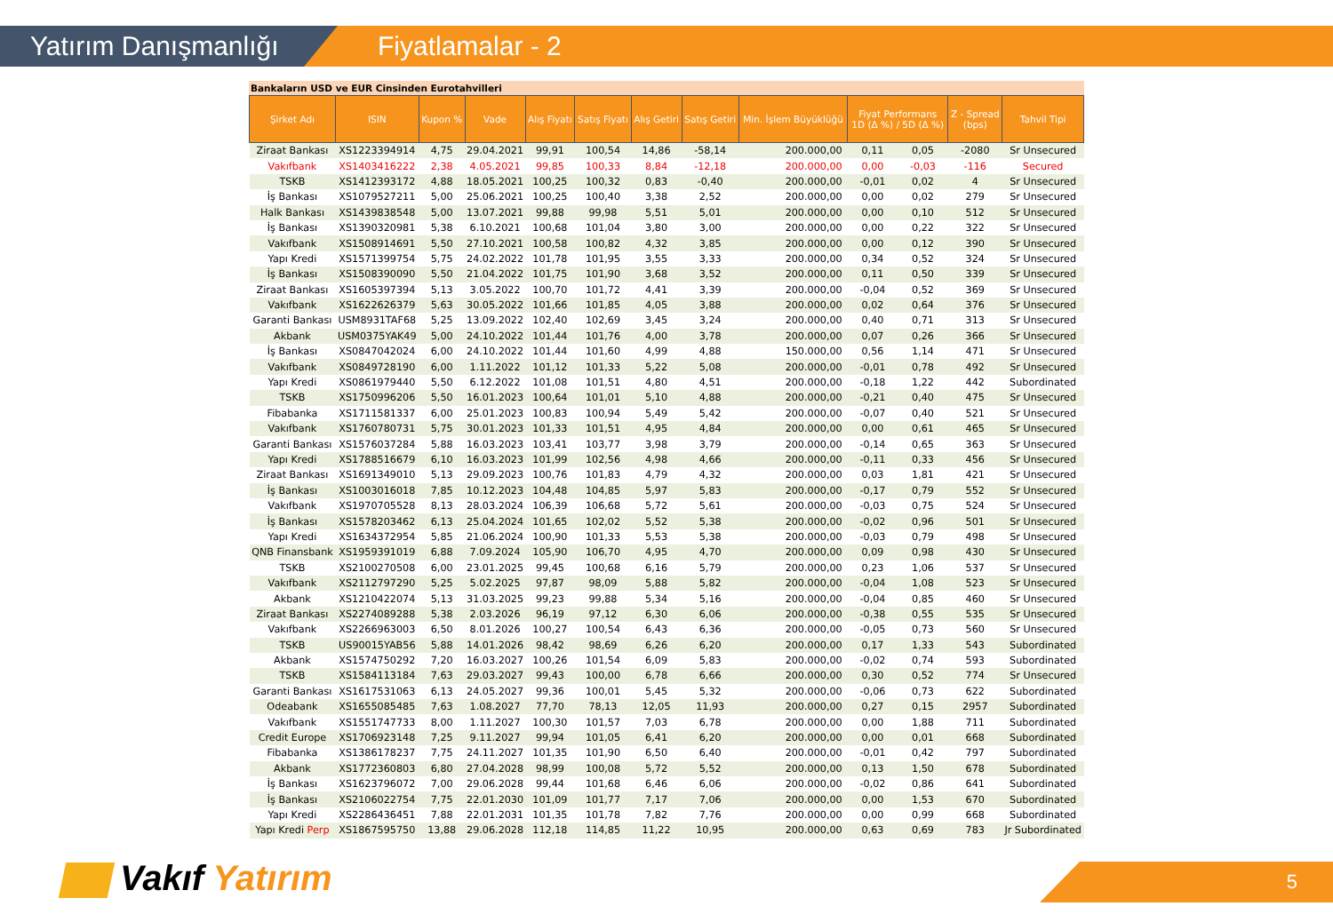Yatırım Danışmanlığı
Fiyatlamalar - 2
Bankaların USD ve EUR Cinsinden Eurotahvilleri
| Şirket Adı | ISIN | Kupon % | Vade | Alış Fiyatı | Satış Fiyatı | Alış Getiri | Satış Getiri | Min. İşlem Büyüklüğü | Fiyat Performans 1D (Δ %) / 5D (Δ %) | | Z - Spread (bps) | Tahvil Tipi |
| --- | --- | --- | --- | --- | --- | --- | --- | --- | --- | --- | --- | --- |
| Ziraat Bankası | XS1223394914 | 4,75 | 29.04.2021 | 99,91 | 100,54 | 14,86 | -58,14 | 200.000,00 | 0,11 | 0,05 | -2080 | Sr Unsecured |
| Vakıfbank | XS1403416222 | 2,38 | 4.05.2021 | 99,85 | 100,33 | 8,84 | -12,18 | 200.000,00 | 0,00 | -0,03 | -116 | Secured |
| TSKB | XS1412393172 | 4,88 | 18.05.2021 | 100,25 | 100,32 | 0,83 | -0,40 | 200.000,00 | -0,01 | 0,02 | 4 | Sr Unsecured |
| İş Bankası | XS1079527211 | 5,00 | 25.06.2021 | 100,25 | 100,40 | 3,38 | 2,52 | 200.000,00 | 0,00 | 0,02 | 279 | Sr Unsecured |
| Halk Bankası | XS1439838548 | 5,00 | 13.07.2021 | 99,88 | 99,98 | 5,51 | 5,01 | 200.000,00 | 0,00 | 0,10 | 512 | Sr Unsecured |
| İş Bankası | XS1390320981 | 5,38 | 6.10.2021 | 100,68 | 101,04 | 3,80 | 3,00 | 200.000,00 | 0,00 | 0,22 | 322 | Sr Unsecured |
| Vakıfbank | XS1508914691 | 5,50 | 27.10.2021 | 100,58 | 100,82 | 4,32 | 3,85 | 200.000,00 | 0,00 | 0,12 | 390 | Sr Unsecured |
| Yapı Kredi | XS1571399754 | 5,75 | 24.02.2022 | 101,78 | 101,95 | 3,55 | 3,33 | 200.000,00 | 0,34 | 0,52 | 324 | Sr Unsecured |
| İş Bankası | XS1508390090 | 5,50 | 21.04.2022 | 101,75 | 101,90 | 3,68 | 3,52 | 200.000,00 | 0,11 | 0,50 | 339 | Sr Unsecured |
| Ziraat Bankası | XS1605397394 | 5,13 | 3.05.2022 | 100,70 | 101,72 | 4,41 | 3,39 | 200.000,00 | -0,04 | 0,52 | 369 | Sr Unsecured |
| Vakıfbank | XS1622626379 | 5,63 | 30.05.2022 | 101,66 | 101,85 | 4,05 | 3,88 | 200.000,00 | 0,02 | 0,64 | 376 | Sr Unsecured |
| Garanti Bankası | USM8931TAF68 | 5,25 | 13.09.2022 | 102,40 | 102,69 | 3,45 | 3,24 | 200.000,00 | 0,40 | 0,71 | 313 | Sr Unsecured |
| Akbank | USM0375YAK49 | 5,00 | 24.10.2022 | 101,44 | 101,76 | 4,00 | 3,78 | 200.000,00 | 0,07 | 0,26 | 366 | Sr Unsecured |
| İş Bankası | XS0847042024 | 6,00 | 24.10.2022 | 101,44 | 101,60 | 4,99 | 4,88 | 150.000,00 | 0,56 | 1,14 | 471 | Sr Unsecured |
| Vakıfbank | XS0849728190 | 6,00 | 1.11.2022 | 101,12 | 101,33 | 5,22 | 5,08 | 200.000,00 | -0,01 | 0,78 | 492 | Sr Unsecured |
| Yapı Kredi | XS0861979440 | 5,50 | 6.12.2022 | 101,08 | 101,51 | 4,80 | 4,51 | 200.000,00 | -0,18 | 1,22 | 442 | Subordinated |
| TSKB | XS1750996206 | 5,50 | 16.01.2023 | 100,64 | 101,01 | 5,10 | 4,88 | 200.000,00 | -0,21 | 0,40 | 475 | Sr Unsecured |
| Fibabanka | XS1711581337 | 6,00 | 25.01.2023 | 100,83 | 100,94 | 5,49 | 5,42 | 200.000,00 | -0,07 | 0,40 | 521 | Sr Unsecured |
| Vakıfbank | XS1760780731 | 5,75 | 30.01.2023 | 101,33 | 101,51 | 4,95 | 4,84 | 200.000,00 | 0,00 | 0,61 | 465 | Sr Unsecured |
| Garanti Bankası | XS1576037284 | 5,88 | 16.03.2023 | 103,41 | 103,77 | 3,98 | 3,79 | 200.000,00 | -0,14 | 0,65 | 363 | Sr Unsecured |
| Yapı Kredi | XS1788516679 | 6,10 | 16.03.2023 | 101,99 | 102,56 | 4,98 | 4,66 | 200.000,00 | -0,11 | 0,33 | 456 | Sr Unsecured |
| Ziraat Bankası | XS1691349010 | 5,13 | 29.09.2023 | 100,76 | 101,83 | 4,79 | 4,32 | 200.000,00 | 0,03 | 1,81 | 421 | Sr Unsecured |
| İş Bankası | XS1003016018 | 7,85 | 10.12.2023 | 104,48 | 104,85 | 5,97 | 5,83 | 200.000,00 | -0,17 | 0,79 | 552 | Sr Unsecured |
| Vakıfbank | XS1970705528 | 8,13 | 28.03.2024 | 106,39 | 106,68 | 5,72 | 5,61 | 200.000,00 | -0,03 | 0,75 | 524 | Sr Unsecured |
| İş Bankası | XS1578203462 | 6,13 | 25.04.2024 | 101,65 | 102,02 | 5,52 | 5,38 | 200.000,00 | -0,02 | 0,96 | 501 | Sr Unsecured |
| Yapı Kredi | XS1634372954 | 5,85 | 21.06.2024 | 100,90 | 101,33 | 5,53 | 5,38 | 200.000,00 | -0,03 | 0,79 | 498 | Sr Unsecured |
| QNB Finansbank | XS1959391019 | 6,88 | 7.09.2024 | 105,90 | 106,70 | 4,95 | 4,70 | 200.000,00 | 0,09 | 0,98 | 430 | Sr Unsecured |
| TSKB | XS2100270508 | 6,00 | 23.01.2025 | 99,45 | 100,68 | 6,16 | 5,79 | 200.000,00 | 0,23 | 1,06 | 537 | Sr Unsecured |
| Vakıfbank | XS2112797290 | 5,25 | 5.02.2025 | 97,87 | 98,09 | 5,88 | 5,82 | 200.000,00 | -0,04 | 1,08 | 523 | Sr Unsecured |
| Akbank | XS1210422074 | 5,13 | 31.03.2025 | 99,23 | 99,88 | 5,34 | 5,16 | 200.000,00 | -0,04 | 0,85 | 460 | Sr Unsecured |
| Ziraat Bankası | XS2274089288 | 5,38 | 2.03.2026 | 96,19 | 97,12 | 6,30 | 6,06 | 200.000,00 | -0,38 | 0,55 | 535 | Sr Unsecured |
| Vakıfbank | XS2266963003 | 6,50 | 8.01.2026 | 100,27 | 100,54 | 6,43 | 6,36 | 200.000,00 | -0,05 | 0,73 | 560 | Sr Unsecured |
| TSKB | US90015YAB56 | 5,88 | 14.01.2026 | 98,42 | 98,69 | 6,26 | 6,20 | 200.000,00 | 0,17 | 1,33 | 543 | Subordinated |
| Akbank | XS1574750292 | 7,20 | 16.03.2027 | 100,26 | 101,54 | 6,09 | 5,83 | 200.000,00 | -0,02 | 0,74 | 593 | Subordinated |
| TSKB | XS1584113184 | 7,63 | 29.03.2027 | 99,43 | 100,00 | 6,78 | 6,66 | 200.000,00 | 0,30 | 0,52 | 774 | Sr Unsecured |
| Garanti Bankası | XS1617531063 | 6,13 | 24.05.2027 | 99,36 | 100,01 | 5,45 | 5,32 | 200.000,00 | -0,06 | 0,73 | 622 | Subordinated |
| Odeabank | XS1655085485 | 7,63 | 1.08.2027 | 77,70 | 78,13 | 12,05 | 11,93 | 200.000,00 | 0,27 | 0,15 | 2957 | Subordinated |
| Vakıfbank | XS1551747733 | 8,00 | 1.11.2027 | 100,30 | 101,57 | 7,03 | 6,78 | 200.000,00 | 0,00 | 1,88 | 711 | Subordinated |
| Credit Europe | XS1706923148 | 7,25 | 9.11.2027 | 99,94 | 101,05 | 6,41 | 6,20 | 200.000,00 | 0,00 | 0,01 | 668 | Subordinated |
| Fibabanka | XS1386178237 | 7,75 | 24.11.2027 | 101,35 | 101,90 | 6,50 | 6,40 | 200.000,00 | -0,01 | 0,42 | 797 | Subordinated |
| Akbank | XS1772360803 | 6,80 | 27.04.2028 | 98,99 | 100,08 | 5,72 | 5,52 | 200.000,00 | 0,13 | 1,50 | 678 | Subordinated |
| İş Bankası | XS1623796072 | 7,00 | 29.06.2028 | 99,44 | 101,68 | 6,46 | 6,06 | 200.000,00 | -0,02 | 0,86 | 641 | Subordinated |
| İş Bankası | XS2106022754 | 7,75 | 22.01.2030 | 101,09 | 101,77 | 7,17 | 7,06 | 200.000,00 | 0,00 | 1,53 | 670 | Subordinated |
| Yapı Kredi | XS2286436451 | 7,88 | 22.01.2031 | 101,35 | 101,78 | 7,82 | 7,76 | 200.000,00 | 0,00 | 0,99 | 668 | Subordinated |
| Yapı Kredi Perp | XS1867595750 | 13,88 | 29.06.2028 | 112,18 | 114,85 | 11,22 | 10,95 | 200.000,00 | 0,63 | 0,69 | 783 | Jr Subordinated |
Vakıf Yatırım 5